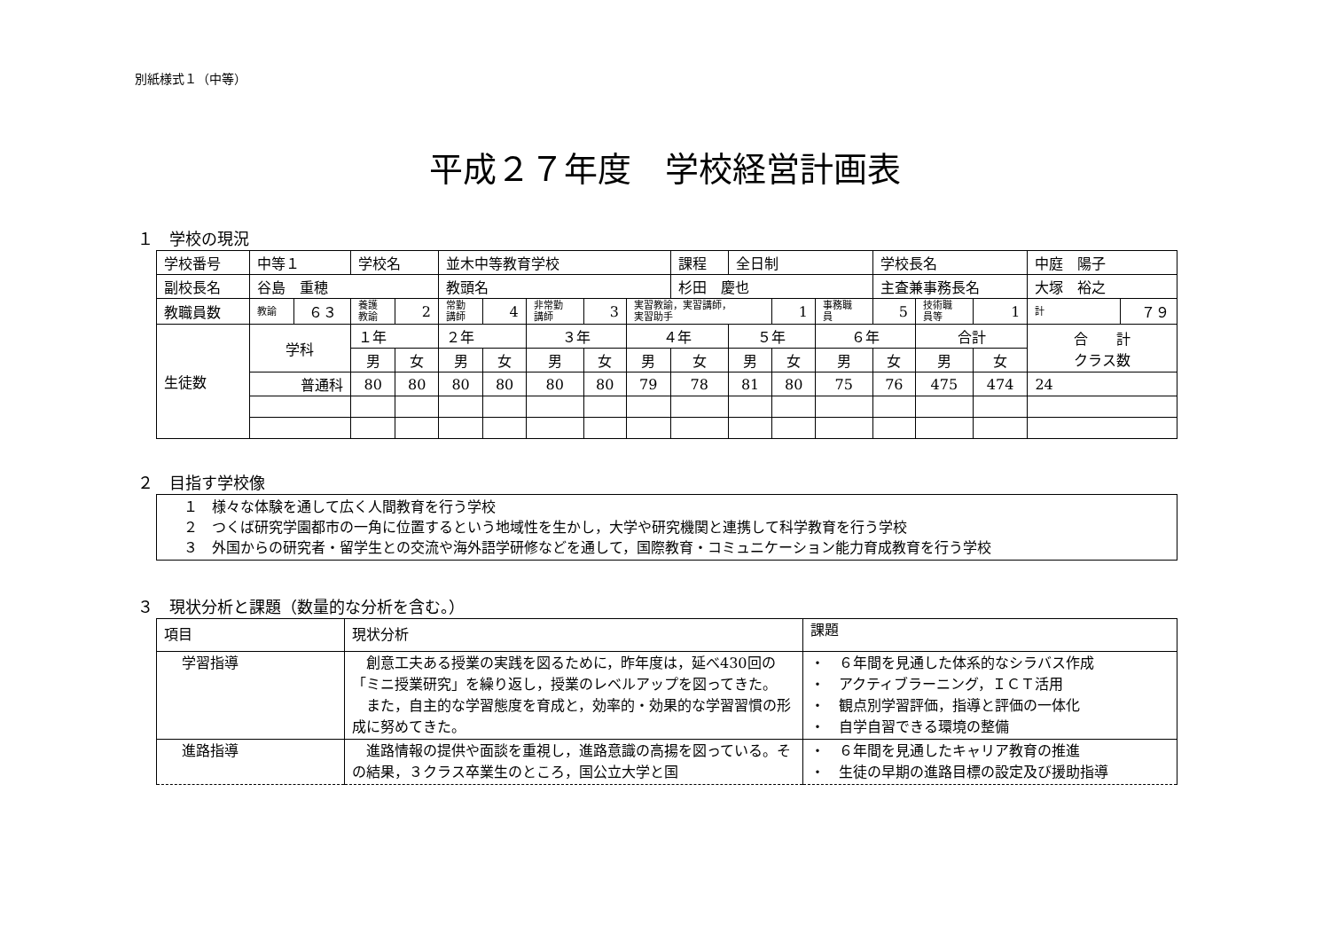別紙様式１（中等）
平成２７年度　学校経営計画表
１　学校の現況
| 学校番号 | 中等１ | | 学校名 | | 並木中等教育学校 | | | | | 課程 | 全日制 | | | 学校長名 | | | 中庭 陽子 | |
| 副校長名 | 谷島 重穂 | | | | 教頭名 | | | | | 杉田 慶也 | | | | 主査兼事務長名 | | | 大塚 裕之 | |
| 教職員数 | 教諭 | ６３ | 養護 教諭 | 2 | 常勤 講師 | 4 | 非常勤 講師 | 3 | 実習教諭，実習講師， 実習助手 | | | 1 | 事務職 員 | 5 | 技術職 員等 | 1 | 計 | ７９ |
| 生徒数 | 学科 | | １年 | | ２年 | | ３年 | | ４年 | | ５年 | | ６年 | | 合計 | | 合 計 クラス数 | |
| | | | 男 | 女 | 男 | 女 | 男 | 女 | 男 | 女 | 男 | 女 | 男 | 女 | 男 | 女 | | |
| | 普通科 | | 80 | 80 | 80 | 80 | 80 | 80 | 79 | 78 | 81 | 80 | 75 | 76 | 475 | 474 | 24 | |
２　目指す学校像
| １ 様々な体験を通して広く人間教育を行う学校 ２ つくば研究学園都市の一角に位置するという地域性を生かし，大学や研究機関と連携して科学教育を行う学校 ３ 外国からの研究者・留学生との交流や海外語学研修などを通して，国際教育・コミュニケーション能力育成教育を行う学校 |
３　現状分析と課題（数量的な分析を含む。）
| 項目 | 現状分析 | 課題 |
| 学習指導 | 創意工夫ある授業の実践を図るために，昨年度は，延べ430回の「ミニ授業研究」を繰り返し，授業のレベルアップを図ってきた。 また，自主的な学習態度を育成と，効率的・効果的な学習習慣の形成に努めてきた。 | ・ ６年間を見通した体系的なシラバス作成 ・ アクティブラーニング，ＩＣＴ活用 ・ 観点別学習評価，指導と評価の一体化 ・ 自学自習できる環境の整備 |
| 進路指導 | 進路情報の提供や面談を重視し，進路意識の高揚を図っている。その結果，３クラス卒業生のところ，国公立大学と国 | ・ ６年間を見通したキャリア教育の推進 ・ 生徒の早期の進路目標の設定及び援助指導 |